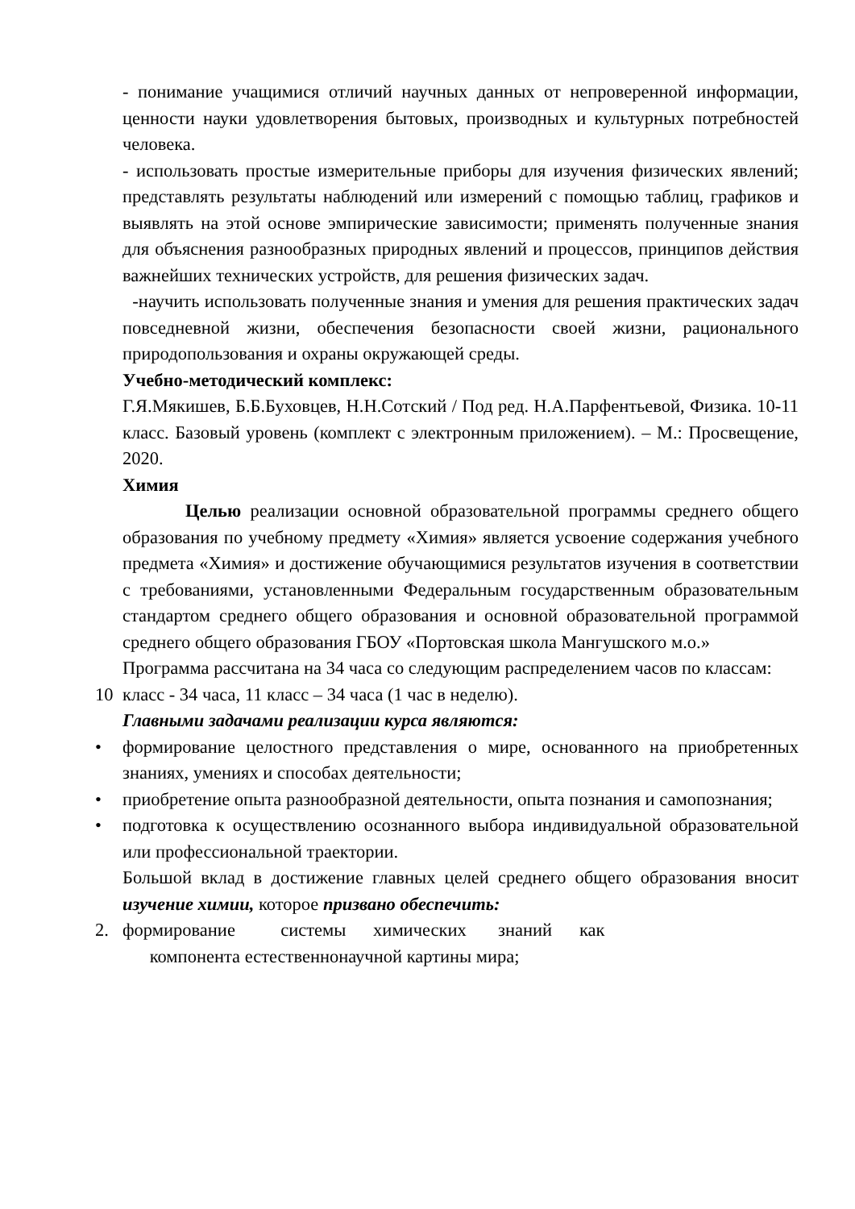- понимание учащимися отличий научных данных от непроверенной информации, ценности науки удовлетворения бытовых, производных и культурных потребностей человека.
- использовать простые измерительные приборы для изучения физических явлений; представлять результаты наблюдений или измерений с помощью таблиц, графиков и выявлять на этой основе эмпирические зависимости; применять полученные знания для объяснения разнообразных природных явлений и процессов, принципов действия важнейших технических устройств, для решения физических задач.
-научить использовать полученные знания и умения для решения практических задач повседневной жизни, обеспечения безопасности своей жизни, рационального природопользования и охраны окружающей среды.
Учебно-методический комплекс:
Г.Я.Мякишев, Б.Б.Буховцев, Н.Н.Сотский / Под ред. Н.А.Парфентьевой, Физика. 10-11 класс. Базовый уровень (комплект с электронным приложением). – М.: Просвещение, 2020.
Химия
Целью реализации основной образовательной программы среднего общего образования по учебному предмету «Химия» является усвоение содержания учебного предмета «Химия» и достижение обучающимися результатов изучения в соответствии с требованиями, установленными Федеральным государственным образовательным стандартом среднего общего образования и основной образовательной программой среднего общего образования ГБОУ «Портовская школа Мангушского м.о.»
Программа рассчитана на 34 часа со следующим распределением часов по классам:
10 класс - 34 часа, 11 класс – 34 часа (1 час в неделю).
Главными задачами реализации курса являются:
• формирование целостного представления о мире, основанного на приобретенных знаниях, умениях и способах деятельности;
• приобретение опыта разнообразной деятельности, опыта познания и самопознания;
• подготовка к осуществлению осознанного выбора индивидуальной образовательной или профессиональной траектории.
Большой вклад в достижение главных целей среднего общего образования вносит изучение химии, которое призвано обеспечить:
2. формирование системы химических знаний как
компонента естественнонаучной картины мира;